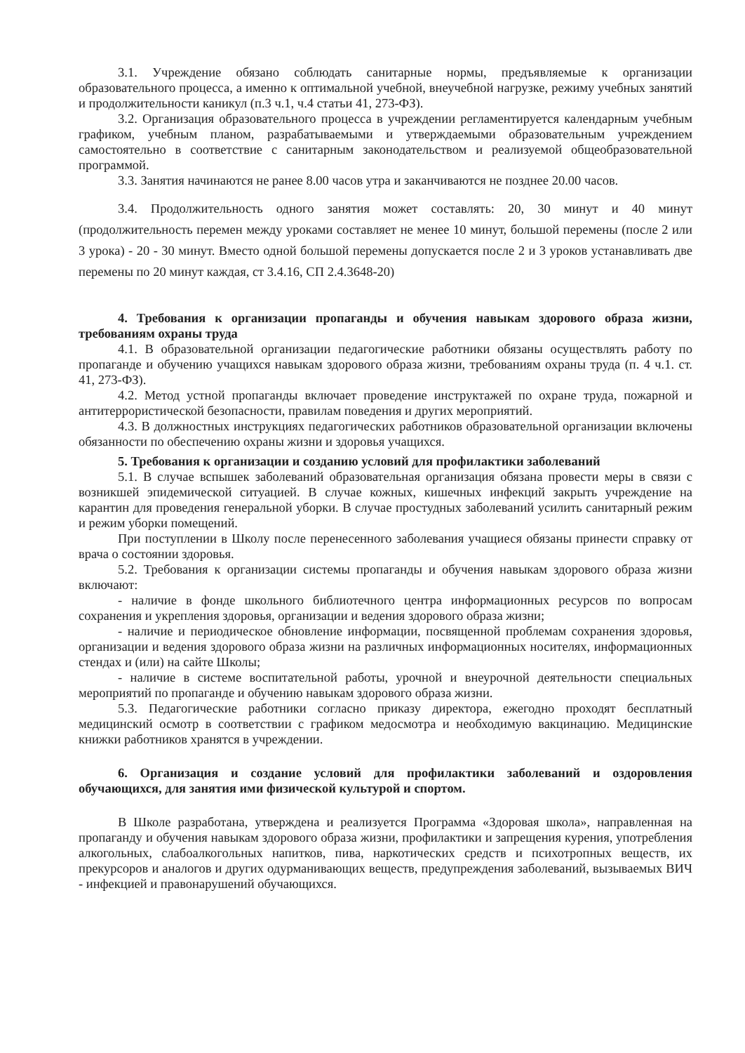3.1. Учреждение обязано соблюдать санитарные нормы, предъявляемые к организации образовательного процесса, а именно к оптимальной учебной, внеучебной нагрузке, режиму учебных занятий и продолжительности каникул (п.3 ч.1, ч.4 статьи 41, 273-ФЗ).
3.2. Организация образовательного процесса в учреждении регламентируется календарным учебным графиком, учебным планом, разрабатываемыми и утверждаемыми образовательным учреждением самостоятельно в соответствие с санитарным законодательством и реализуемой общеобразовательной программой.
3.3. Занятия начинаются не ранее 8.00 часов утра и заканчиваются не позднее 20.00 часов.
3.4. Продолжительность одного занятия может составлять: 20, 30 минут и 40 минут (продолжительность перемен между уроками составляет не менее 10 минут, большой перемены (после 2 или 3 урока) - 20 - 30 минут. Вместо одной большой перемены допускается после 2 и 3 уроков устанавливать две перемены по 20 минут каждая, ст 3.4.16, СП 2.4.3648-20)
4. Требования к организации пропаганды и обучения навыкам здорового образа жизни, требованиям охраны труда
4.1. В образовательной организации педагогические работники обязаны осуществлять работу по пропаганде и обучению учащихся навыкам здорового образа жизни, требованиям охраны труда (п. 4 ч.1. ст. 41, 273-ФЗ).
4.2. Метод устной пропаганды включает проведение инструктажей по охране труда, пожарной и антитеррористической безопасности, правилам поведения и других мероприятий.
4.3. В должностных инструкциях педагогических работников образовательной организации включены обязанности по обеспечению охраны жизни и здоровья учащихся.
5. Требования к организации и созданию условий для профилактики заболеваний
5.1. В случае вспышек заболеваний образовательная организация обязана провести меры в связи с возникшей эпидемической ситуацией. В случае кожных, кишечных инфекций закрыть учреждение на карантин для проведения генеральной уборки. В случае простудных заболеваний усилить санитарный режим и режим уборки помещений.
При поступлении в Школу после перенесенного заболевания учащиеся обязаны принести справку от врача о состоянии здоровья.
5.2. Требования к организации системы пропаганды и обучения навыкам здорового образа жизни включают:
- наличие в фонде школьного библиотечного центра информационных ресурсов по вопросам сохранения и укрепления здоровья, организации и ведения здорового образа жизни;
- наличие и периодическое обновление информации, посвященной проблемам сохранения здоровья, организации и ведения здорового образа жизни на различных информационных носителях, информационных стендах и (или) на сайте Школы;
- наличие в системе воспитательной работы, урочной и внеурочной деятельности специальных мероприятий по пропаганде и обучению навыкам здорового образа жизни.
5.3. Педагогические работники согласно приказу директора, ежегодно проходят бесплатный медицинский осмотр в соответствии с графиком медосмотра и необходимую вакцинацию. Медицинские книжки работников хранятся в учреждении.
6. Организация и создание условий для профилактики заболеваний и оздоровления обучающихся, для занятия ими физической культурой и спортом.
В Школе разработана, утверждена и реализуется Программа «Здоровая школа», направленная на пропаганду и обучения навыкам здорового образа жизни, профилактики и запрещения курения, употребления алкогольных, слабоалкогольных напитков, пива, наркотических средств и психотропных веществ, их прекурсоров и аналогов и других одурманивающих веществ, предупреждения заболеваний, вызываемых ВИЧ - инфекцией и правонарушений обучающихся.